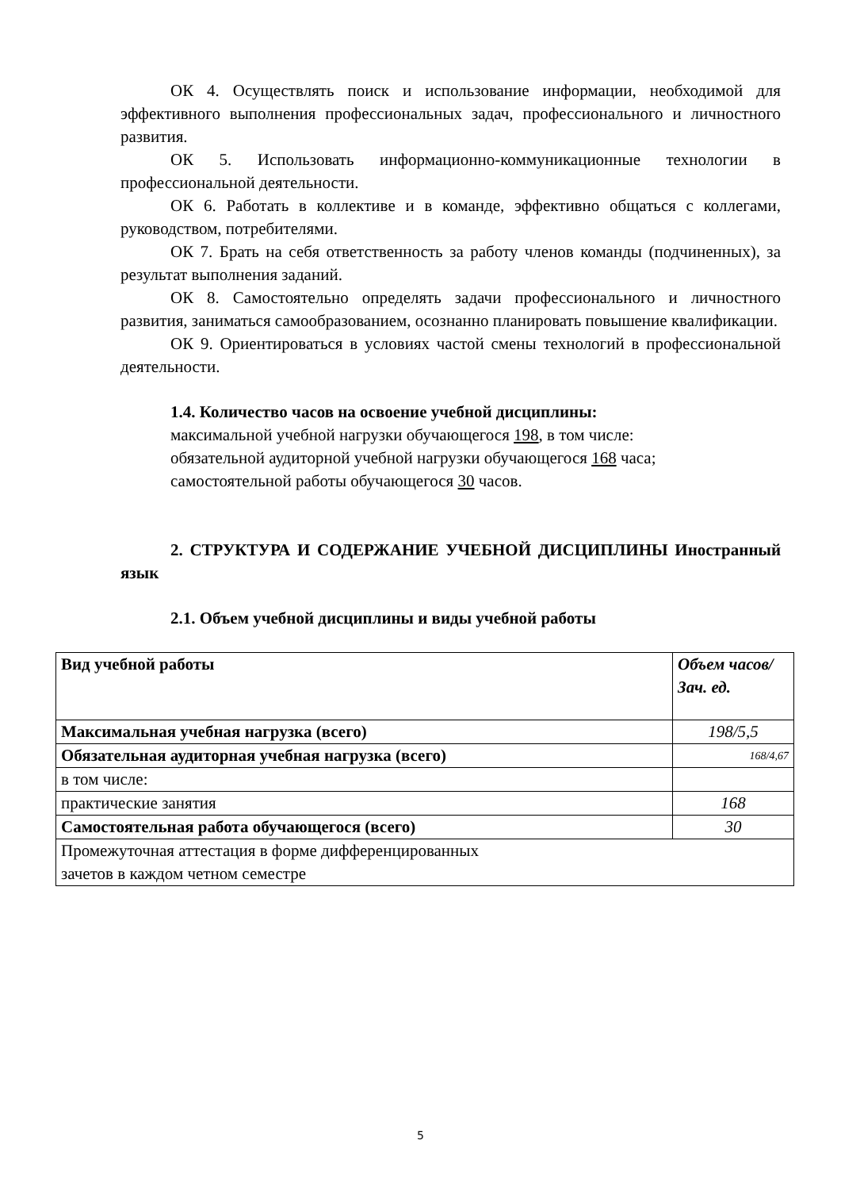ОК 4. Осуществлять поиск и использование информации, необходимой для эффективного выполнения профессиональных задач, профессионального и личностного развития.
ОК 5. Использовать информационно-коммуникационные технологии в профессиональной деятельности.
ОК 6. Работать в коллективе и в команде, эффективно общаться с коллегами, руководством, потребителями.
ОК 7. Брать на себя ответственность за работу членов команды (подчиненных), за результат выполнения заданий.
ОК 8. Самостоятельно определять задачи профессионального и личностного развития, заниматься самообразованием, осознанно планировать повышение квалификации.
ОК 9. Ориентироваться в условиях частой смены технологий в профессиональной деятельности.
1.4. Количество часов на освоение учебной дисциплины:
максимальной учебной нагрузки обучающегося 198, в том числе:
обязательной аудиторной учебной нагрузки обучающегося 168 часа;
самостоятельной работы обучающегося 30 часов.
2. СТРУКТУРА И СОДЕРЖАНИЕ УЧЕБНОЙ ДИСЦИПЛИНЫ Иностранный язык
2.1. Объем учебной дисциплины и виды учебной работы
| Вид учебной работы | Объем часов/Зач. ед. |
| --- | --- |
| Максимальная учебная нагрузка (всего) | 198/5,5 |
| Обязательная аудиторная учебная нагрузка (всего) | 168/4,67 |
| в том числе: | |
| практические занятия | 168 |
| Самостоятельная работа обучающегося (всего) | 30 |
| Промежуточная аттестация в форме дифференцированных зачетов в каждом четном семестре | |
5